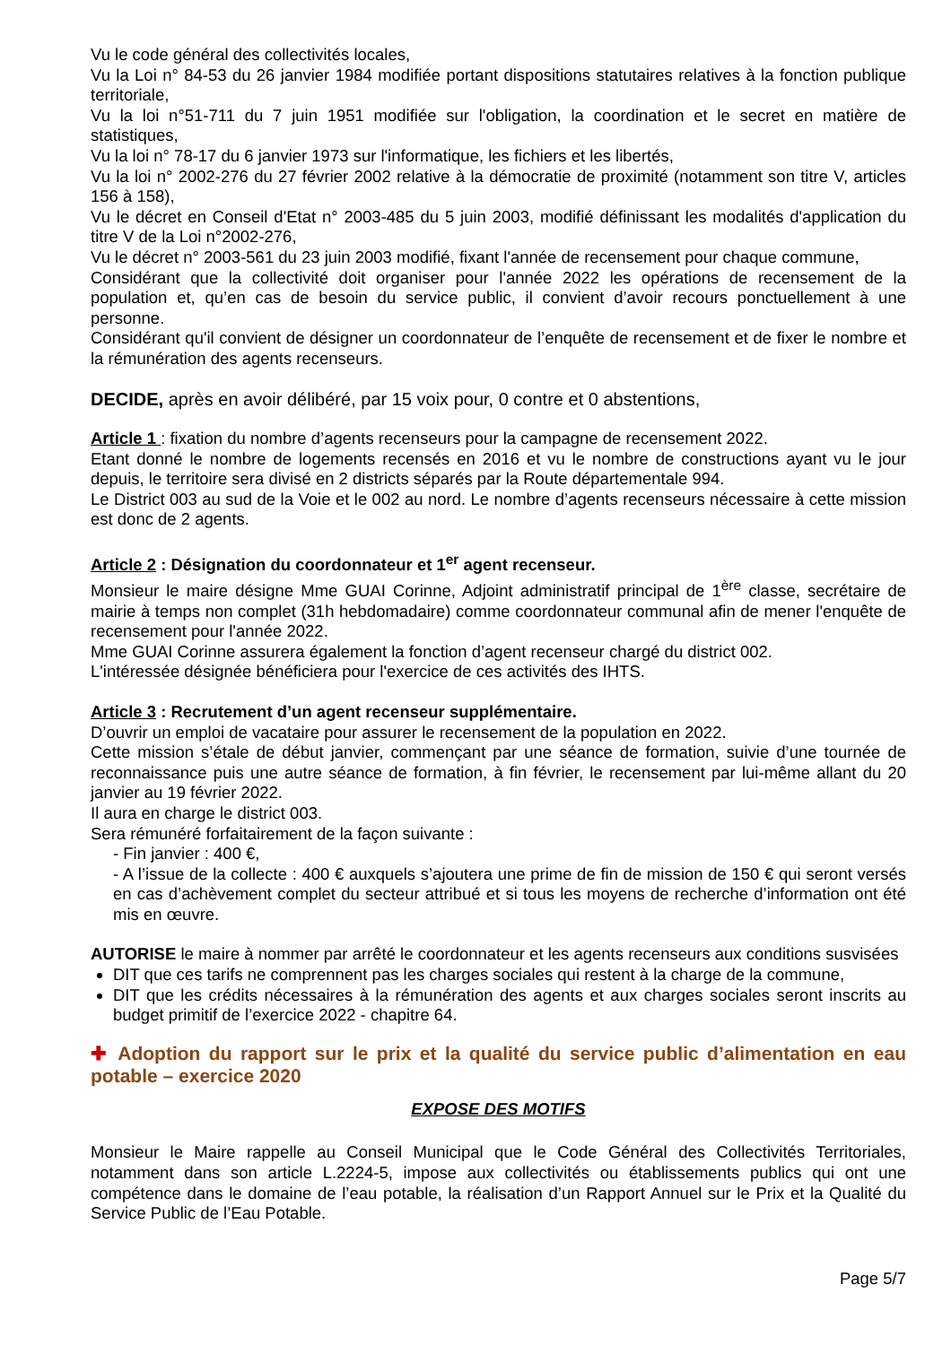Vu le code général des collectivités locales,
Vu la Loi n° 84-53 du 26 janvier 1984 modifiée portant dispositions statutaires relatives à la fonction publique territoriale,
Vu la loi n°51-711 du 7 juin 1951 modifiée sur l'obligation, la coordination et le secret en matière de statistiques,
Vu la loi n° 78-17 du 6 janvier 1973 sur l'informatique, les fichiers et les libertés,
Vu la loi n° 2002-276 du 27 février 2002 relative à la démocratie de proximité (notamment son titre V, articles 156 à 158),
Vu le décret en Conseil d'Etat n° 2003-485 du 5 juin 2003, modifié définissant les modalités d'application du titre V de la Loi n°2002-276,
Vu le décret n° 2003-561 du 23 juin 2003 modifié, fixant l'année de recensement pour chaque commune,
Considérant que la collectivité doit organiser pour l'année 2022 les opérations de recensement de la population et, qu’en cas de besoin du service public, il convient d’avoir recours ponctuellement à une personne.
Considérant qu'il convient de désigner un coordonnateur de l’enquête de recensement et de fixer le nombre et la rémunération des agents recenseurs.
DECIDE, après en avoir délibéré, par 15 voix pour, 0 contre et 0 abstentions,
Article 1 : fixation du nombre d’agents recenseurs pour la campagne de recensement 2022.
Etant donné le nombre de logements recensés en 2016 et vu le nombre de constructions ayant vu le jour depuis, le territoire sera divisé en 2 districts séparés par la Route départementale 994.
Le District 003 au sud de la Voie et le 002 au nord. Le nombre d’agents recenseurs nécessaire à cette mission est donc de 2 agents.
Article 2 : Désignation du coordonnateur et 1<sup>er</sup> agent recenseur.
Monsieur le maire désigne Mme GUAI Corinne, Adjoint administratif principal de 1<sup>ère</sup> classe, secrétaire de mairie à temps non complet (31h hebdomadaire) comme coordonnateur communal afin de mener l'enquête de recensement pour l'année 2022.
Mme GUAI Corinne assurera également la fonction d’agent recenseur chargé du district 002.
L'intéressée désignée bénéficiera pour l'exercice de ces activités des IHTS.
Article 3 : Recrutement d’un agent recenseur supplémentaire.
D’ouvrir un emploi de vacataire pour assurer le recensement de la population en 2022.
Cette mission s’étale de début janvier, commençant par une séance de formation, suivie d’une tournée de reconnaissance puis une autre séance de formation, à fin février, le recensement par lui-même allant du 20 janvier au 19 février 2022.
Il aura en charge le district 003.
Sera rémunéré forfaitairement de la façon suivante :
- Fin janvier : 400 €,
- A l’issue de la collecte : 400 € auxquels s’ajoutera une prime de fin de mission de 150 € qui seront versés en cas d’achèvement complet du secteur attribué et si tous les moyens de recherche d’information ont été mis en œuvre.
AUTORISE le maire à nommer par arrêté le coordonnateur et les agents recenseurs aux conditions susvisées
DIT que ces tarifs ne comprennent pas les charges sociales qui restent à la charge de la commune,
DIT que les crédits nécessaires à la rémunération des agents et aux charges sociales seront inscrits au budget primitif de l’exercice 2022 - chapitre 64.
✚ Adoption du rapport sur le prix et la qualité du service public d’alimentation en eau potable – exercice 2020
EXPOSE DES MOTIFS
Monsieur le Maire rappelle au Conseil Municipal que le Code Général des Collectivités Territoriales, notamment dans son article L.2224-5, impose aux collectivités ou établissements publics qui ont une compétence dans le domaine de l’eau potable, la réalisation d’un Rapport Annuel sur le Prix et la Qualité du Service Public de l’Eau Potable.
Page 5/7